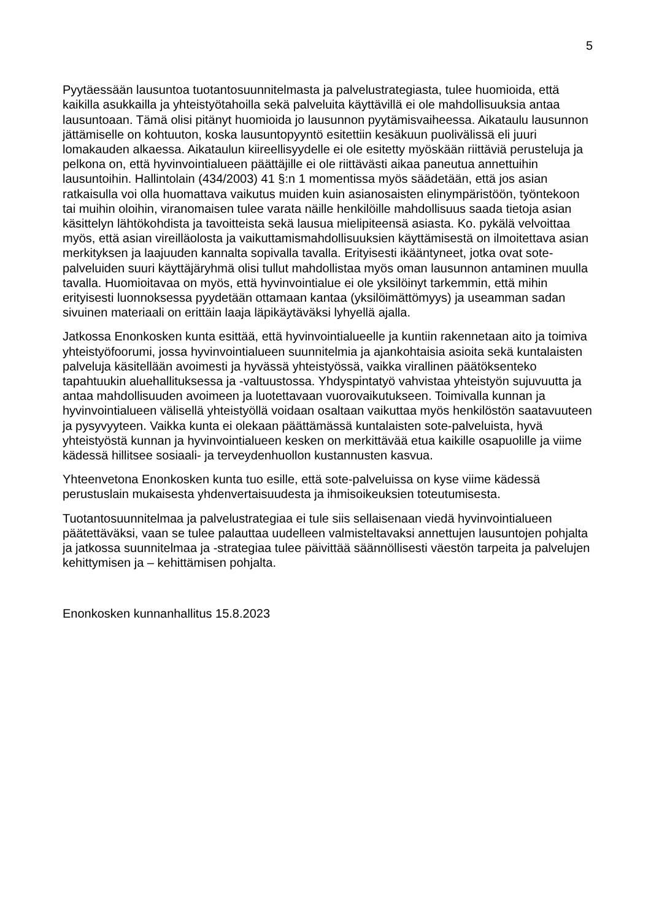5
Pyytäessään lausuntoa tuotantosuunnitelmasta ja palvelustrategiasta, tulee huomioida, että kaikilla asukkailla ja yhteistyötahoilla sekä palveluita käyttävillä ei ole mahdollisuuksia antaa lausuntoaan. Tämä olisi pitänyt huomioida jo lausunnon pyytämisvaiheessa. Aikataulu lausunnon jättämiselle on kohtuuton, koska lausuntopyyntö esitettiin kesäkuun puolivälissä eli juuri lomakauden alkaessa. Aikataulun kiireellisyydelle ei ole esitetty myöskään riittäviä perusteluja ja pelkona on, että hyvinvointialueen päättäjille ei ole riittävästi aikaa paneutua annettuihin lausuntoihin. Hallintolain (434/2003) 41 §:n 1 momentissa myös säädetään, että jos asian ratkaisulla voi olla huomattava vaikutus muiden kuin asianosaisten elinympäristöön, työntekoon tai muihin oloihin, viranomaisen tulee varata näille henkilöille mahdollisuus saada tietoja asian käsittelyn lähtökohdista ja tavoitteista sekä lausua mielipiteensä asiasta. Ko. pykälä velvoittaa myös, että asian vireilläolosta ja vaikuttamismahdollisuuksien käyttämisestä on ilmoitettava asian merkityksen ja laajuuden kannalta sopivalla tavalla. Erityisesti ikääntyneet, jotka ovat sote-palveluiden suuri käyttäjäryhmä olisi tullut mahdollistaa myös oman lausunnon antaminen muulla tavalla. Huomioitavaa on myös, että hyvinvointialue ei ole yksilöinyt tarkemmin, että mihin erityisesti luonnoksessa pyydetään ottamaan kantaa (yksilöimättömyys) ja useamman sadan sivuinen materiaali on erittäin laaja läpikäytäväksi lyhyellä ajalla.
Jatkossa Enonkosken kunta esittää, että hyvinvointialueelle ja kuntiin rakennetaan aito ja toimiva yhteistyöfoorumi, jossa hyvinvointialueen suunnitelmia ja ajankohtaisia asioita sekä kuntalaisten palveluja käsitellään avoimesti ja hyvässä yhteistyössä, vaikka virallinen päätöksenteko tapahtuukin aluehallituksessa ja -valtuustossa. Yhdyspintatyö vahvistaa yhteistyön sujuvuutta ja antaa mahdollisuuden avoimeen ja luotettavaan vuorovaikutukseen. Toimivalla kunnan ja hyvinvointialueen välisellä yhteistyöllä voidaan osaltaan vaikuttaa myös henkilöstön saatavuuteen ja pysyvyyteen. Vaikka kunta ei olekaan päättämässä kuntalaisten sote-palveluista, hyvä yhteistyöstä kunnan ja hyvinvointialueen kesken on merkittävää etua kaikille osapuolille ja viime kädessä hillitsee sosiaali- ja terveydenhuollon kustannusten kasvua.
Yhteenvetona Enonkosken kunta tuo esille, että sote-palveluissa on kyse viime kädessä perustuslain mukaisesta yhdenvertaisuudesta ja ihmisoikeuksien toteutumisesta.
Tuotantosuunnitelmaa ja palvelustrategiaa ei tule siis sellaisenaan viedä hyvinvointialueen päätettäväksi, vaan se tulee palauttaa uudelleen valmisteltavaksi annettujen lausuntojen pohjalta ja jatkossa suunnitelmaa ja -strategiaa tulee päivittää säännöllisesti väestön tarpeita ja palvelujen kehittymisen ja – kehittämisen pohjalta.
Enonkosken kunnanhallitus 15.8.2023